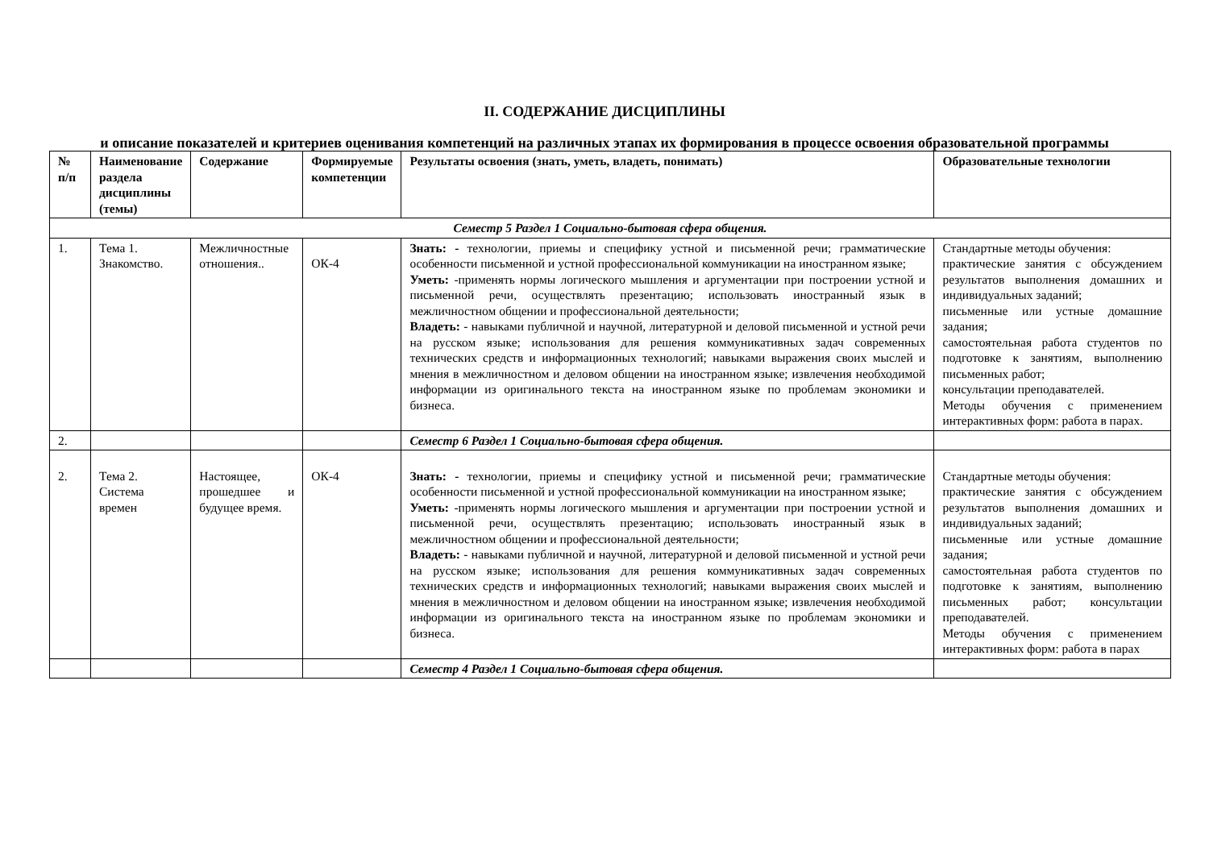II. СОДЕРЖАНИЕ ДИСЦИПЛИНЫ
и описание показателей и критериев оценивания компетенций на различных этапах их формирования в процессе освоения образовательной программы
| № п/п | Наименование раздела дисциплины (темы) | Содержание | Формируемые компетенции | Результаты освоения (знать, уметь, владеть, понимать) | Образовательные технологии |
| --- | --- | --- | --- | --- | --- |
| Семестр 5 Раздел 1 Социально-бытовая сфера общения. | | | | | |
| 1. | Тема 1. Знакомство. | Межличностные отношения.. | ОК-4 | Знать: - технологии, приемы и специфику устной и письменной речи; грамматические особенности письменной и устной профессиональной коммуникации на иностранном языке; Уметь: -применять нормы логического мышления и аргументации при построении устной и письменной речи, осуществлять презентацию; использовать иностранный язык в межличностном общении и профессиональной деятельности; Владеть: - навыками публичной и научной, литературной и деловой письменной и устной речи на русском языке; использования для решения коммуникативных задач современных технических средств и информационных технологий; навыками выражения своих мыслей и мнения в межличностном и деловом общении на иностранном языке; извлечения необходимой информации из оригинального текста на иностранном языке по проблемам экономики и бизнеса. | Стандартные методы обучения: практические занятия с обсуждением результатов выполнения домашних и индивидуальных заданий; письменные или устные домашние задания; самостоятельная работа студентов по подготовке к занятиям, выполнению письменных работ; консультации преподавателей. Методы обучения с применением интерактивных форм: работа в парах. |
| 2. | | | | Семестр 6 Раздел 1 Социально-бытовая сфера общения. | |
| 2. | Тема 2. Система времен | Настоящее, прошедшее и будущее время. | ОК-4 | Знать: - технологии, приемы и специфику устной и письменной речи; грамматические особенности письменной и устной профессиональной коммуникации на иностранном языке; Уметь: -применять нормы логического мышления и аргументации при построении устной и письменной речи, осуществлять презентацию; использовать иностранный язык в межличностном общении и профессиональной деятельности; Владеть: - навыками публичной и научной, литературной и деловой письменной и устной речи на русском языке; использования для решения коммуникативных задач современных технических средств и информационных технологий; навыками выражения своих мыслей и мнения в межличностном и деловом общении на иностранном языке; извлечения необходимой информации из оригинального текста на иностранном языке по проблемам экономики и бизнеса. | Стандартные методы обучения: практические занятия с обсуждением результатов выполнения домашних и индивидуальных заданий; письменные или устные домашние задания; самостоятельная работа студентов по подготовке к занятиям, выполнению письменных работ; консультации преподавателей. Методы обучения с применением интерактивных форм: работа в парах |
| | | | | Семестр 4 Раздел 1 Социально-бытовая сфера общения. | |